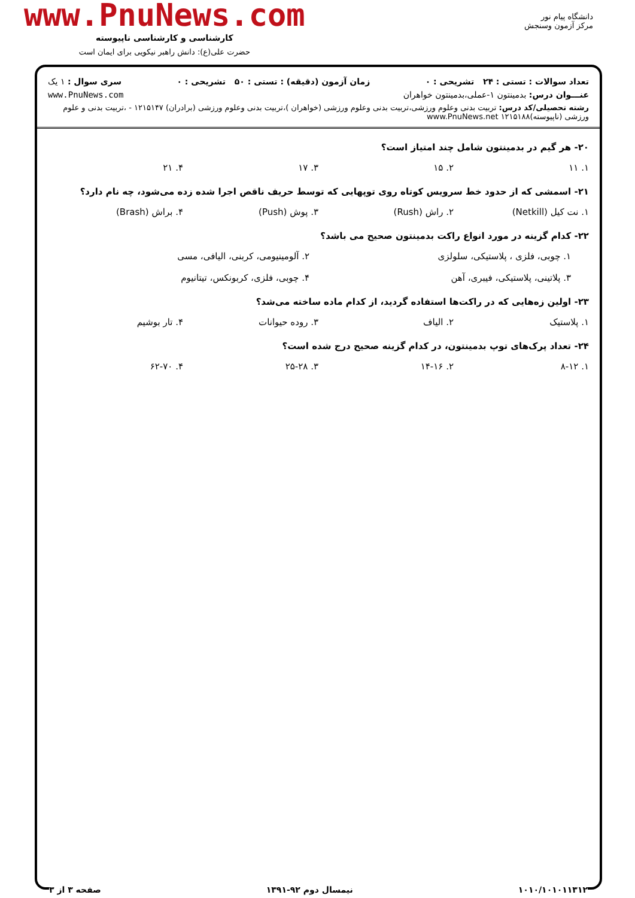دانشگاه پیام نور
مرکز آزمون وسنجش
www.PnuNews.com
کارشناسی و کارشناسی ناپیوسته
حضرت علی(ع): دانش راهبر نیکویی برای ایمان است
تعداد سوالات : تستی : ۲۴ تشریحی : ۰ زمان آزمون (دقیقه) : تستی : ۵۰ تشریحی : ۰ سری سوال : ۱ یک
عنـــوان درس: بدمینتون ۱-عملی،بدمینتون خواهران www.PnuNews.com
رشته تحصیلی/کد درس: تربیت بدنی وعلوم ورزشی،تربیت بدنی وعلوم ورزشی (خواهران )،تربیت بدنی وعلوم ورزشی (برادران) ۱۲۱۵۱۴۷ - ،تربیت بدنی و علوم ورزشی (ناپیوسته)۱۲۱۵۱۸۸ www.PnuNews.net
۲۰- هر گیم در بدمینتون شامل چند امتیاز است؟
۱. ۱۱ ۲. ۱۵ ۳. ۱۷ ۴. ۲۱
۲۱- اسمشی که از حدود خط سرویس کوتاه روی توپهایی که توسط حریف ناقص اجرا شده زده می‌شود، چه نام دارد؟
۱. نت کیل (Netkill) ۲. راش (Rush) ۳. پوش (Push) ۴. براش (Brash)
۲۲- کدام گزینه در مورد انواع راکت بدمینتون صحیح می باشد؟
۱. چوبی، فلزی ، پلاستیکی، سلولزی ۲. آلومینیومی، کربنی، الیافی، مسی ۳. پلاتینی، پلاستیکی، فیبری، آهن ۴. چوبی، فلزی، کربونکس، تیتانیوم
۲۳- اولین زه‌هایی که در راکت‌ها استفاده گردید، از کدام ماده ساخته می‌شد؟
۱. پلاستیک ۲. الیاف ۳. روده حیوانات ۴. تار بوشیم
۲۴- تعداد پرک‌های توپ بدمینتون، در کدام گزینه صحیح درج شده است؟
۱. ۸-۱۲ ۲. ۱۴-۱۶ ۳. ۲۵-۲۸ ۴. ۶۲-۷۰
۱۰۱۰/۱۰۱۰۱۱۳۱۲ نیمسال دوم ۹۲-۱۳۹۱ صفحه ۳ از ۳